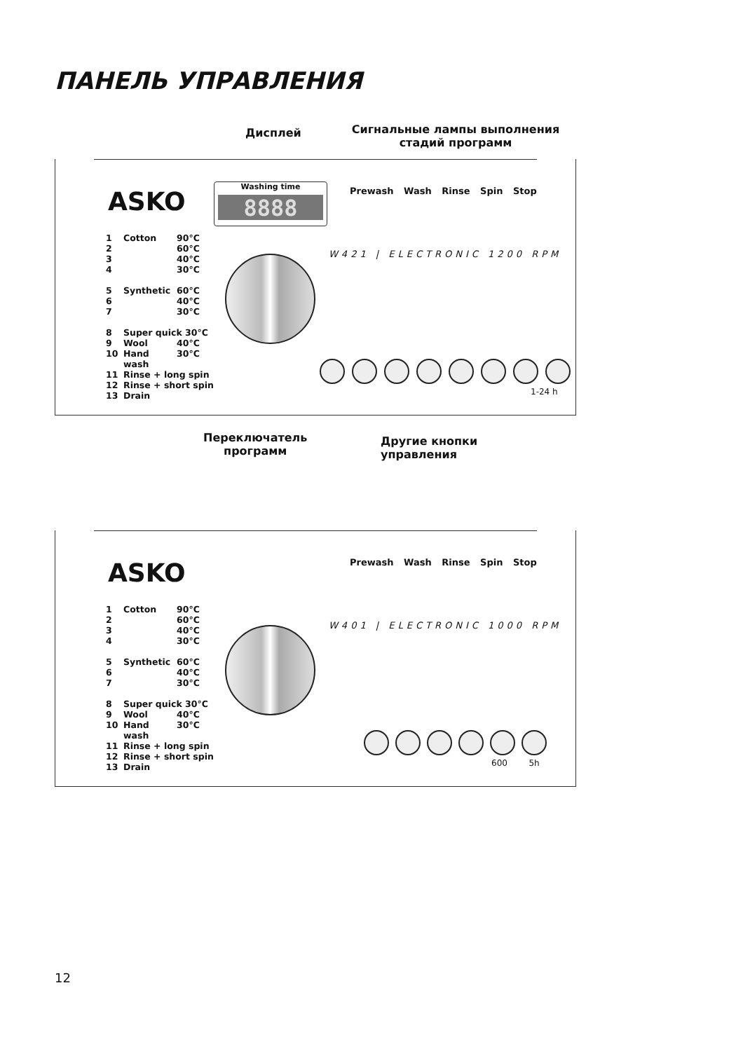ПАНЕЛЬ УПРАВЛЕНИЯ
Дисплей
Сигнальные лампы выполнения стадий программ
Washing time
8888
ASKO Prewash Wash Rinse Spin Stop
1 Cotton 90°C
2 60°C
3 40°C
4 30°C
5 Synthetic 60°C
6 40°C
7 30°C
8 Super quick 30°C
9 Wool 40°C
10 Hand wash 30°C
11 Rinse + long spin
12 Rinse + short spin
13 Drain
W421 | ELECTRONIC 1200 RPM
1-24 h
Переключатель
программ
Другие кнопки
управления
ASKO Prewash Wash Rinse Spin Stop
1 Cotton 90°C
2 60°C
3 40°C
4 30°C
5 Synthetic 60°C
6 40°C
7 30°C
8 Super quick 30°C
9 Wool 40°C
10 Hand wash 30°C
11 Rinse + long spin
12 Rinse + short spin
13 Drain
W401 | ELECTRONIC 1000 RPM
600 5h
12